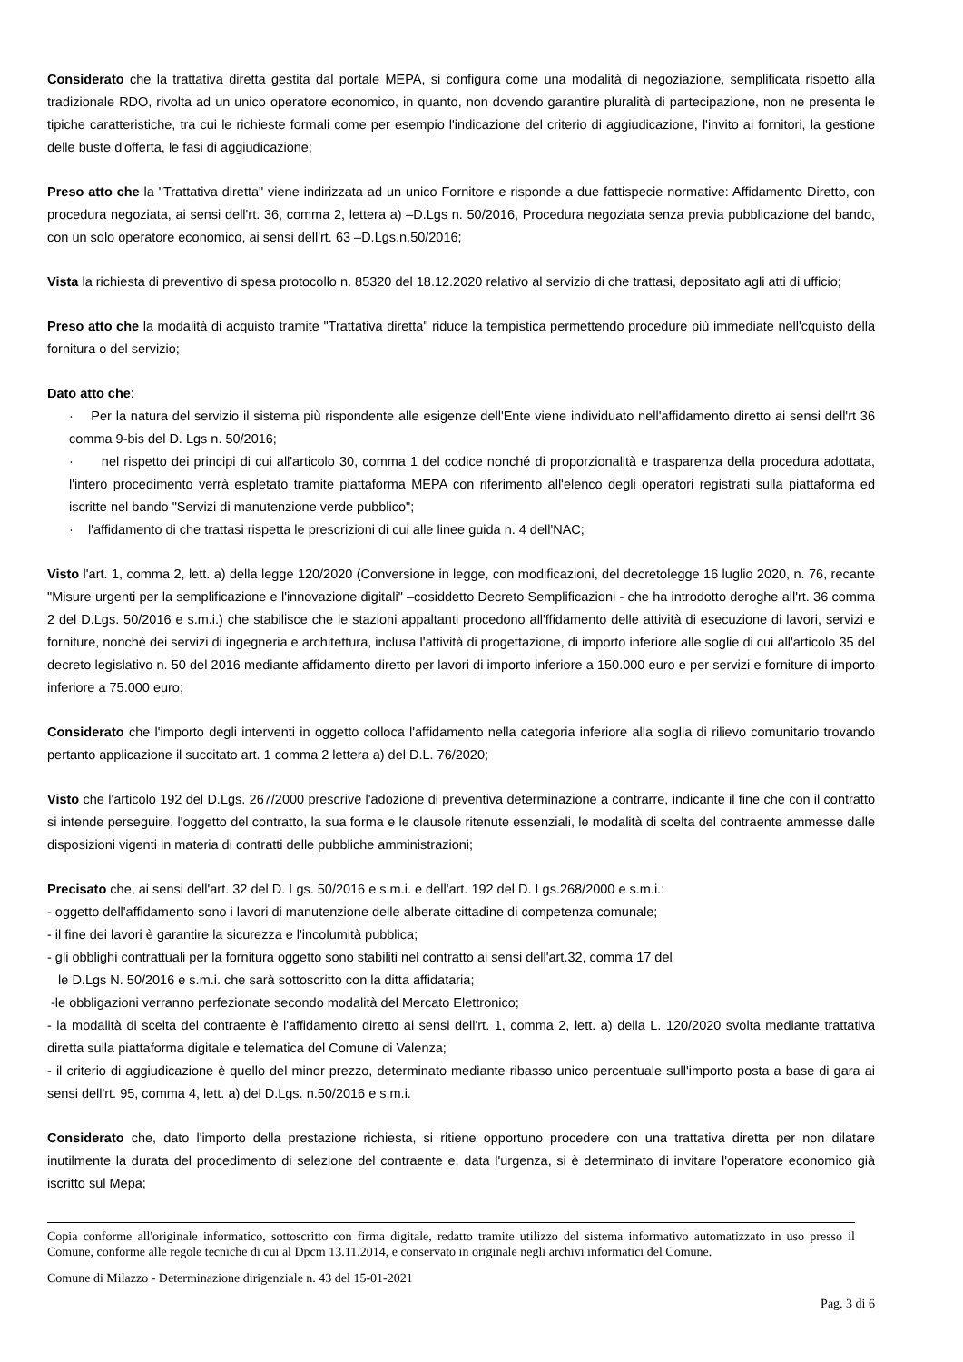Considerato che la trattativa diretta gestita dal portale MEPA, si configura come una modalità di negoziazione, semplificata rispetto alla tradizionale RDO, rivolta ad un unico operatore economico, in quanto, non dovendo garantire pluralità di partecipazione, non ne presenta le tipiche caratteristiche, tra cui le richieste formali come per esempio l'indicazione del criterio di aggiudicazione, l'invito ai fornitori, la gestione delle buste d'offerta, le fasi di aggiudicazione;
Preso atto che la "Trattativa diretta" viene indirizzata ad un unico Fornitore e risponde a due fattispecie normative: Affidamento Diretto, con procedura negoziata, ai sensi dell'rt. 36, comma 2, lettera a) –D.Lgs n. 50/2016, Procedura negoziata senza previa pubblicazione del bando, con un solo operatore economico, ai sensi dell'rt. 63 –D.Lgs.n.50/2016;
Vista la richiesta di preventivo di spesa protocollo n. 85320 del 18.12.2020 relativo al servizio di che trattasi, depositato agli atti di ufficio;
Preso atto che la modalità di acquisto tramite "Trattativa diretta" riduce la tempistica permettendo procedure più immediate nell'cquisto della fornitura o del servizio;
Dato atto che:
· Per la natura del servizio il sistema più rispondente alle esigenze dell'Ente viene individuato nell'affidamento diretto ai sensi dell'rt 36 comma 9-bis del D. Lgs n. 50/2016;
· nel rispetto dei principi di cui all'articolo 30, comma 1 del codice nonché di proporzionalità e trasparenza della procedura adottata, l'intero procedimento verrà espletato tramite piattaforma MEPA con riferimento all'elenco degli operatori registrati sulla piattaforma ed iscritte nel bando "Servizi di manutenzione verde pubblico";
· l'affidamento di che trattasi rispetta le prescrizioni di cui alle linee guida n. 4 dell'NAC;
Visto l'art. 1, comma 2, lett. a) della legge 120/2020 (Conversione in legge, con modificazioni, del decretolegge 16 luglio 2020, n. 76, recante "Misure urgenti per la semplificazione e l'innovazione digitali" –cosiddetto Decreto Semplificazioni - che ha introdotto deroghe all'rt. 36 comma 2 del D.Lgs. 50/2016 e s.m.i.) che stabilisce che le stazioni appaltanti procedono all'ffidamento delle attività di esecuzione di lavori, servizi e forniture, nonché dei servizi di ingegneria e architettura, inclusa l'attività di progettazione, di importo inferiore alle soglie di cui all'articolo 35 del decreto legislativo n. 50 del 2016 mediante affidamento diretto per lavori di importo inferiore a 150.000 euro e per servizi e forniture di importo inferiore a 75.000 euro;
Considerato che l'importo degli interventi in oggetto colloca l'affidamento nella categoria inferiore alla soglia di rilievo comunitario trovando pertanto applicazione il succitato art. 1 comma 2 lettera a) del D.L. 76/2020;
Visto che l'articolo 192 del D.Lgs. 267/2000 prescrive l'adozione di preventiva determinazione a contrarre, indicante il fine che con il contratto si intende perseguire, l'oggetto del contratto, la sua forma e le clausole ritenute essenziali, le modalità di scelta del contraente ammesse dalle disposizioni vigenti in materia di contratti delle pubbliche amministrazioni;
Precisato che, ai sensi dell'art. 32 del D. Lgs. 50/2016 e s.m.i. e dell'art. 192 del D. Lgs.268/2000 e s.m.i.:
- oggetto dell'affidamento sono i lavori di manutenzione delle alberate cittadine di competenza comunale;
- il fine dei lavori è garantire la sicurezza e l'incolumità pubblica;
- gli obblighi contrattuali per la fornitura oggetto sono stabiliti nel contratto ai sensi dell'art.32, comma 17 del
le D.Lgs N. 50/2016 e s.m.i. che sarà sottoscritto con la ditta affidataria;
-le obbligazioni verranno perfezionate secondo modalità del Mercato Elettronico;
- la modalità di scelta del contraente è l'affidamento diretto ai sensi dell'rt. 1, comma 2, lett. a) della L. 120/2020 svolta mediante trattativa diretta sulla piattaforma digitale e telematica del Comune di Valenza;
- il criterio di aggiudicazione è quello del minor prezzo, determinato mediante ribasso unico percentuale sull'importo posta a base di gara ai sensi dell'rt. 95, comma 4, lett. a) del D.Lgs. n.50/2016 e s.m.i.
Considerato che, dato l'importo della prestazione richiesta, si ritiene opportuno procedere con una trattativa diretta per non dilatare inutilmente la durata del procedimento di selezione del contraente e, data l'urgenza, si è determinato di invitare l'operatore economico già iscritto sul Mepa;
Copia conforme all'originale informatico, sottoscritto con firma digitale, redatto tramite utilizzo del sistema informativo automatizzato in uso presso il Comune, conforme alle regole tecniche di cui al Dpcm 13.11.2014, e conservato in originale negli archivi informatici del Comune.
Comune di Milazzo - Determinazione dirigenziale n. 43 del 15-01-2021
Pag. 3 di 6